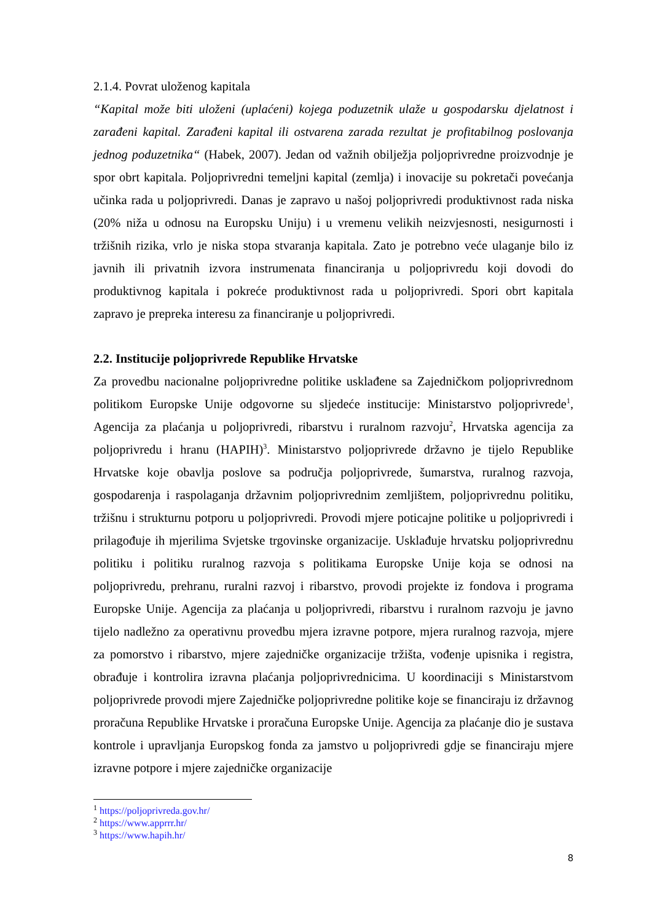2.1.4. Povrat uloženog kapitala
“Kapital može biti uloženi (uplaćeni) kojega poduzetnik ulaže u gospodarsku djelatnost i zarađeni kapital. Zarađeni kapital ili ostvarena zarada rezultat je profitabilnog poslovanja jednog poduzetnika“ (Habek, 2007). Jedan od važnih obilježja poljoprivredne proizvodnje je spor obrt kapitala. Poljoprivredni temeljni kapital (zemlja) i inovacije su pokretači povećanja učinka rada u poljoprivredi. Danas je zapravo u našoj poljoprivredi produktivnost rada niska (20% niža u odnosu na Europsku Uniju) i u vremenu velikih neizvjesnosti, nesigurnosti i tržišnih rizika, vrlo je niska stopa stvaranja kapitala. Zato je potrebno veće ulaganje bilo iz javnih ili privatnih izvora instrumenata financiranja u poljoprivredu koji dovodi do produktivnog kapitala i pokreće produktivnost rada u poljoprivredi. Spori obrt kapitala zapravo je prepreka interesu za financiranje u poljoprivredi.
2.2. Institucije poljoprivrede Republike Hrvatske
Za provedbu nacionalne poljoprivredne politike usklađene sa Zajedničkom poljoprivrednom politikom Europske Unije odgovorne su sljedeće institucije: Ministarstvo poljoprivrede<sup>1</sup>, Agencija za plaćanja u poljoprivredi, ribarstvu i ruralnom razvoju<sup>2</sup>, Hrvatska agencija za poljoprivredu i hranu (HAPIH)<sup>3</sup>. Ministarstvo poljoprivrede državno je tijelo Republike Hrvatske koje obavlja poslove sa područja poljoprivrede, šumarstva, ruralnog razvoja, gospodarenja i raspolaganja državnim poljoprivrednim zemljištem, poljoprivrednu politiku, tržišnu i strukturnu potporu u poljoprivredi. Provodi mjere poticajne politike u poljoprivredi i prilagođuje ih mjerilima Svjetske trgovinske organizacije. Usklađuje hrvatsku poljoprivrednu politiku i politiku ruralnog razvoja s politikama Europske Unije koja se odnosi na poljoprivredu, prehranu, ruralni razvoj i ribarstvo, provodi projekte iz fondova i programa Europske Unije. Agencija za plaćanja u poljoprivredi, ribarstvu i ruralnom razvoju je javno tijelo nadležno za operativnu provedbu mjera izravne potpore, mjera ruralnog razvoja, mjere za pomorstvo i ribarstvo, mjere zajedničke organizacije tržišta, vođenje upisnika i registra, obrađuje i kontrolira izravna plaćanja poljoprivrednicima. U koordinaciji s Ministarstvom poljoprivrede provodi mjere Zajedničke poljoprivredne politike koje se financiraju iz državnog proračuna Republike Hrvatske i proračuna Europske Unije. Agencija za plaćanje dio je sustava kontrole i upravljanja Europskog fonda za jamstvo u poljoprivredi gdje se financiraju mjere izravne potpore i mjere zajedničke organizacije
<sup>1</sup> https://poljoprivreda.gov.hr/
<sup>2</sup> https://www.apprrr.hr/
<sup>3</sup> https://www.hapih.hr/
8